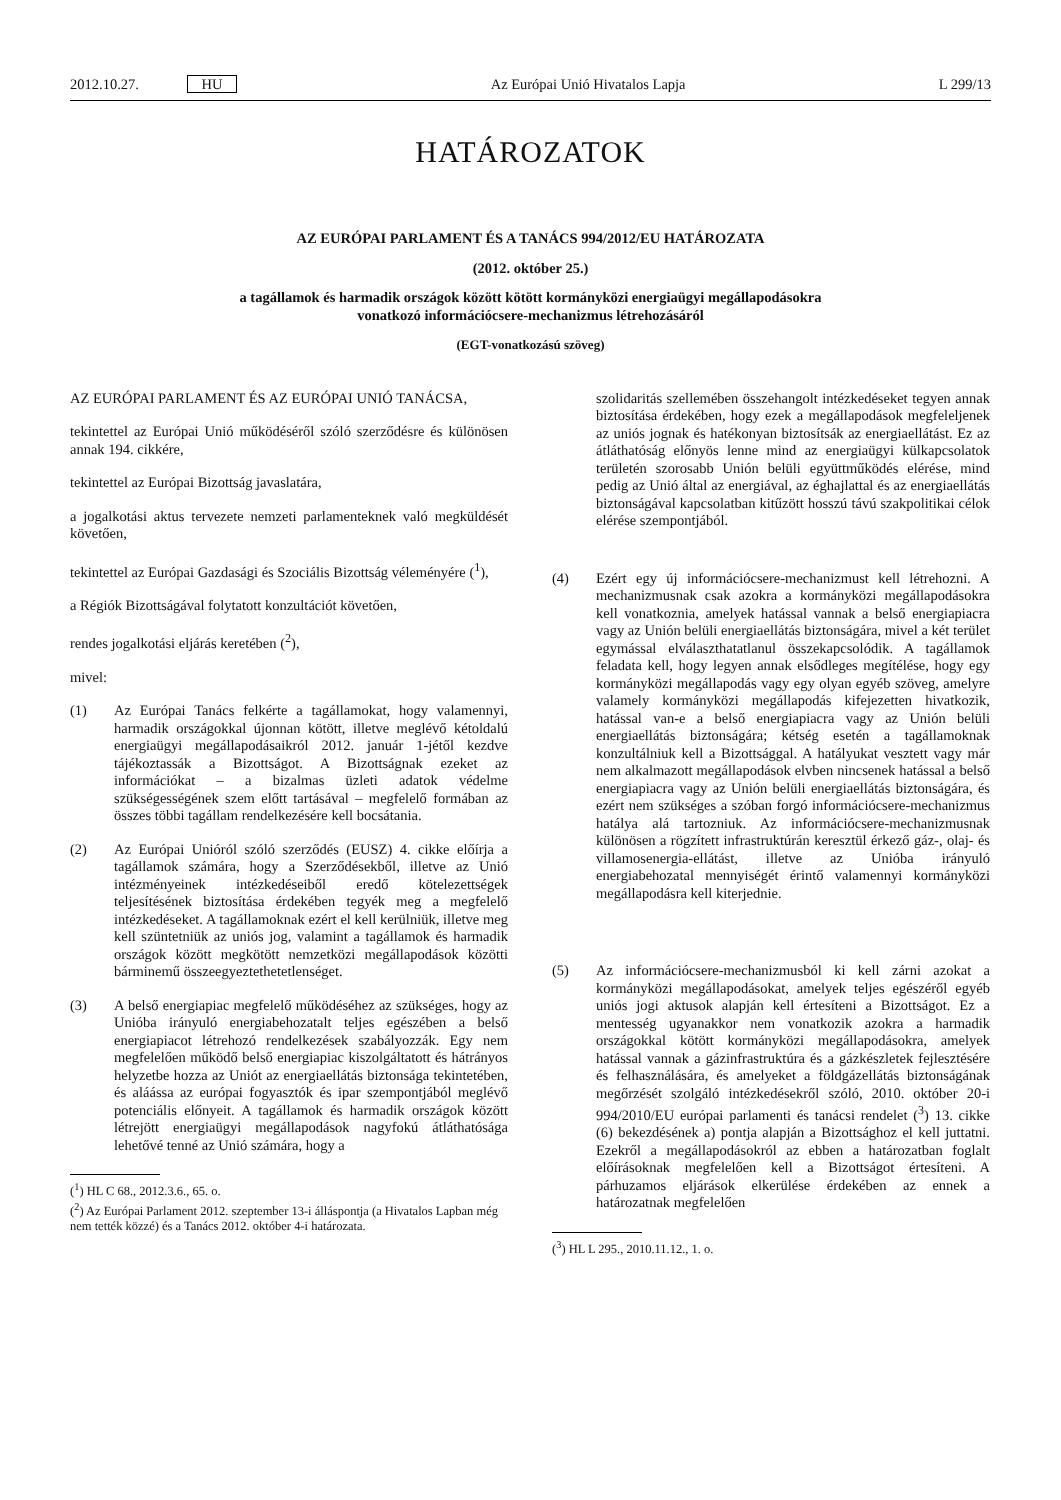2012.10.27. HU Az Európai Unió Hivatalos Lapja
L 299/13
HATÁROZATOK
AZ EURÓPAI PARLAMENT ÉS A TANÁCS 994/2012/EU HATÁROZATA
(2012. október 25.)
a tagállamok és harmadik országok között kötött kormányközi energiaügyi megállapodásokra
vonatkozó információcsere-mechanizmus létrehozásáról
(EGT-vonatkozású szöveg)
AZ EURÓPAI PARLAMENT ÉS AZ EURÓPAI UNIÓ TANÁCSA,
tekintettel az Európai Unió működéséről szóló szerződésre és különösen annak 194. cikkére,
tekintettel az Európai Bizottság javaslatára,
a jogalkotási aktus tervezete nemzeti parlamenteknek való megküldését követően,
tekintettel az Európai Gazdasági és Szociális Bizottság véleményére (<sup>1</sup>),
a Régiók Bizottságával folytatott konzultációt követően,
rendes jogalkotási eljárás keretében (<sup>2</sup>),
mivel:
(1) Az Európai Tanács felkérte a tagállamokat, hogy valamennyi, harmadik országokkal újonnan kötött, illetve meglévő kétoldalú energiaügyi megállapodásaikról 2012. január 1-jétől kezdve tájékoztassák a Bizottságot. A Bizottságnak ezeket az információkat – a bizalmas üzleti adatok védelme szükségességének szem előtt tartásával – megfelelő formában az összes többi tagállam rendelkezésére kell bocsátania.
(2) Az Európai Unióról szóló szerződés (EUSZ) 4. cikke előírja a tagállamok számára, hogy a Szerződésekből, illetve az Unió intézményeinek intézkedéseiből eredő kötelezettségek teljesítésének biztosítása érdekében tegyék meg a megfelelő intézkedéseket. A tagállamoknak ezért el kell kerülniük, illetve meg kell szüntetniük az uniós jog, valamint a tagállamok és harmadik országok között megkötött nemzetközi megállapodások közötti bárminemű összeegyeztethetetlenséget.
(3) A belső energiapiac megfelelő működéséhez az szükséges, hogy az Unióba irányuló energiabehozatalt teljes egészében a belső energiapiacot létrehozó rendelkezések szabályozzák. Egy nem megfelelően működő belső energiapiac kiszolgáltatott és hátrányos helyzetbe hozza az Uniót az energiaellátás biztonsága tekintetében, és aláássa az európai fogyasztók és ipar szempontjából meglévő potenciális előnyeit. A tagállamok és harmadik országok között létrejött energiaügyi megállapodások nagyfokú átláthatósága lehetővé tenné az Unió számára, hogy a
(<sup>1</sup>) HL C 68., 2012.3.6., 65. o.
(<sup>2</sup>) Az Európai Parlament 2012. szeptember 13-i álláspontja (a Hivatalos Lapban még nem tették közzé) és a Tanács 2012. október 4-i határozata.
szolidaritás szellemében összehangolt intézkedéseket tegyen annak biztosítása érdekében, hogy ezek a megállapodások megfeleljenek az uniós jognak és hatékonyan biztosítsák az energiaellátást. Ez az átláthatóság előnyös lenne mind az energiaügyi külkapcsolatok területén szorosabb Unión belüli együttműködés elérése, mind pedig az Unió által az energiával, az éghajlattal és az energiaellátás biztonságával kapcsolatban kitűzött hosszú távú szakpolitikai célok elérése szempontjából.
(4) Ezért egy új információcsere-mechanizmust kell létrehozni. A mechanizmusnak csak azokra a kormányközi megállapodásokra kell vonatkoznia, amelyek hatással vannak a belső energiapiacra vagy az Unión belüli energiaellátás biztonságára, mivel a két terület egymással elválaszthatatlanul összekapcsolódik. A tagállamok feladata kell, hogy legyen annak elsődleges megítélése, hogy egy kormányközi megállapodás vagy egy olyan egyéb szöveg, amelyre valamely kormányközi megállapodás kifejezetten hivatkozik, hatással van-e a belső energiapiacra vagy az Unión belüli energiaellátás biztonságára; kétség esetén a tagállamoknak konzultálniuk kell a Bizottsággal. A hatályukat vesztett vagy már nem alkalmazott megállapodások elvben nincsenek hatással a belső energiapiacra vagy az Unión belüli energiaellátás biztonságára, és ezért nem szükséges a szóban forgó információcsere-mechanizmus hatálya alá tartozniuk. Az információcsere-mechanizmusnak különösen a rögzített infrastruktúrán keresztül érkező gáz-, olaj- és villamosenergia-ellátást, illetve az Unióba irányuló energiabehozatal mennyiségét érintő valamennyi kormányközi megállapodásra kell kiterjednie.
(5) Az információcsere-mechanizmusból ki kell zárni azokat a kormányközi megállapodásokat, amelyek teljes egészéről egyéb uniós jogi aktusok alapján kell értesíteni a Bizottságot. Ez a mentesség ugyanakkor nem vonatkozik azokra a harmadik országokkal kötött kormányközi megállapodásokra, amelyek hatással vannak a gázinfrastruktúra és a gázkészletek fejlesztésére és felhasználására, és amelyeket a földgázellátás biztonságának megőrzését szolgáló intézkedésekről szóló, 2010. október 20-i 994/2010/EU európai parlamenti és tanácsi rendelet (<sup>3</sup>) 13. cikke (6) bekezdésének a) pontja alapján a Bizottsághoz el kell juttatni. Ezekről a megállapodásokról az ebben a határozatban foglalt előírásoknak megfelelően kell a Bizottságot értesíteni. A párhuzamos eljárások elkerülése érdekében az ennek a határozatnak megfelelően
(<sup>3</sup>) HL L 295., 2010.11.12., 1. o.